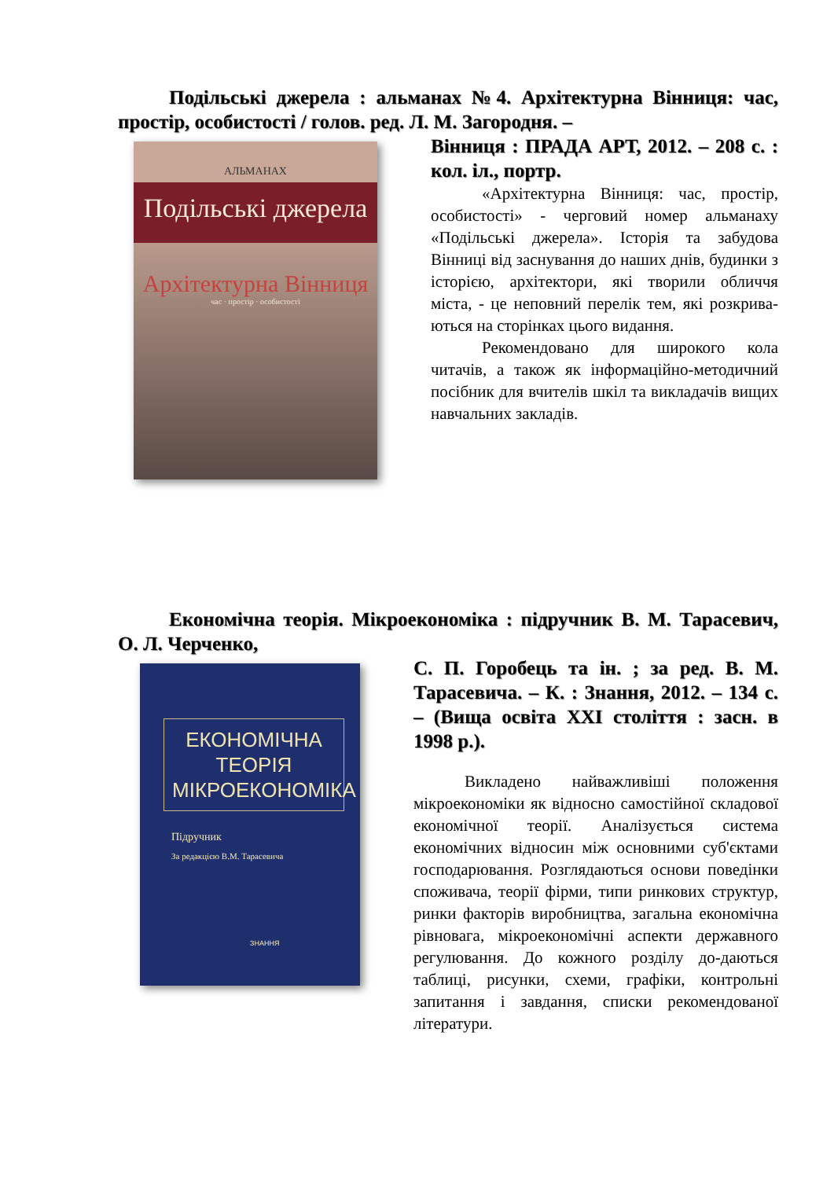Подільські джерела : альманах №4. Архітектурна Вінниця: час, простір, особистості / голов. ред. Л. М. Загородня. –
АЛЬМАНАХ
Подільські джерела
Архітектурна Вінниця
час · простір · особистості
Вінниця : ПРАДА АРТ, 2012. – 208 с. : кол. іл., портр.
«Архітектурна Вінниця: час, простір, особистості» - черговий номер альманаху «Подільські джерела». Історія та забудова Вінниці від заснування до наших днів, будинки з історією, архітектори, які творили обличчя міста, - це неповний перелік тем, які розкрива-ються на сторінках цього видання.
Рекомендовано для широкого кола читачів, а також як інформаційно-методичний посібник для вчителів шкіл та викладачів вищих навчальних закладів.
Економічна теорія. Мікроекономіка : підручник В. М. Тарасевич, О. Л. Черченко,
ЕКОНОМІЧНА ТЕОРІЯ МІКРОЕКОНОМІКА
Підручник
За редакцією В.М. Тарасевича
ЗНАННЯ
С. П. Горобець та ін. ; за ред. В. М. Тарасевича. – К. : Знання, 2012. – 134 с. – (Вища освіта XXI століття : засн. в 1998 р.).
Викладено найважливіші положення мікроекономіки як відносно самостійної складової економічної теорії. Аналізується система економічних відносин між основними суб'єктами господарювання. Розглядаються основи поведінки споживача, теорії фірми, типи ринкових структур, ринки факторів виробництва, загальна економічна рівновага, мікроекономічні аспекти державного регулювання. До кожного розділу до-даються таблиці, рисунки, схеми, графіки, контрольні запитання і завдання, списки рекомендованої літератури.